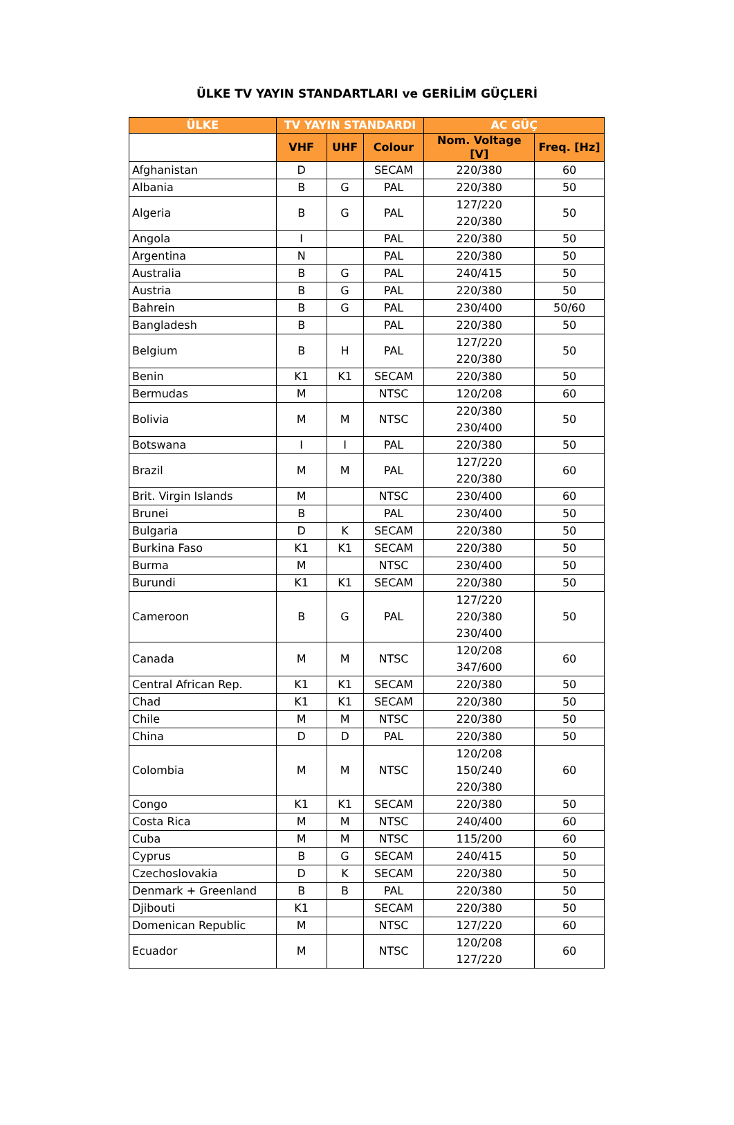ÜLKE TV YAYIN STANDARTLARI ve GERİLİM GÜÇLERİ
| ÜLKE | TV YAYIN STANDARDI | | | AC GÜÇ | |
| --- | --- | --- | --- | --- | --- |
| | VHF | UHF | Colour | Nom. Voltage [V] | Freq. [Hz] |
| Afghanistan | D | | SECAM | 220/380 | 60 |
| Albania | B | G | PAL | 220/380 | 50 |
| Algeria | B | G | PAL | 127/220 220/380 | 50 |
| Angola | I | | PAL | 220/380 | 50 |
| Argentina | N | | PAL | 220/380 | 50 |
| Australia | B | G | PAL | 240/415 | 50 |
| Austria | B | G | PAL | 220/380 | 50 |
| Bahrein | B | G | PAL | 230/400 | 50/60 |
| Bangladesh | B | | PAL | 220/380 | 50 |
| Belgium | B | H | PAL | 127/220 220/380 | 50 |
| Benin | K1 | K1 | SECAM | 220/380 | 50 |
| Bermudas | M | | NTSC | 120/208 | 60 |
| Bolivia | M | M | NTSC | 220/380 230/400 | 50 |
| Botswana | I | I | PAL | 220/380 | 50 |
| Brazil | M | M | PAL | 127/220 220/380 | 60 |
| Brit. Virgin Islands | M | | NTSC | 230/400 | 60 |
| Brunei | B | | PAL | 230/400 | 50 |
| Bulgaria | D | K | SECAM | 220/380 | 50 |
| Burkina Faso | K1 | K1 | SECAM | 220/380 | 50 |
| Burma | M | | NTSC | 230/400 | 50 |
| Burundi | K1 | K1 | SECAM | 220/380 | 50 |
| Cameroon | B | G | PAL | 127/220 220/380 230/400 | 50 |
| Canada | M | M | NTSC | 120/208 347/600 | 60 |
| Central African Rep. | K1 | K1 | SECAM | 220/380 | 50 |
| Chad | K1 | K1 | SECAM | 220/380 | 50 |
| Chile | M | M | NTSC | 220/380 | 50 |
| China | D | D | PAL | 220/380 | 50 |
| Colombia | M | M | NTSC | 120/208 150/240 220/380 | 60 |
| Congo | K1 | K1 | SECAM | 220/380 | 50 |
| Costa Rica | M | M | NTSC | 240/400 | 60 |
| Cuba | M | M | NTSC | 115/200 | 60 |
| Cyprus | B | G | SECAM | 240/415 | 50 |
| Czechoslovakia | D | K | SECAM | 220/380 | 50 |
| Denmark + Greenland | B | B | PAL | 220/380 | 50 |
| Djibouti | K1 | | SECAM | 220/380 | 50 |
| Domenican Republic | M | | NTSC | 127/220 | 60 |
| Ecuador | M | | NTSC | 120/208 127/220 | 60 |